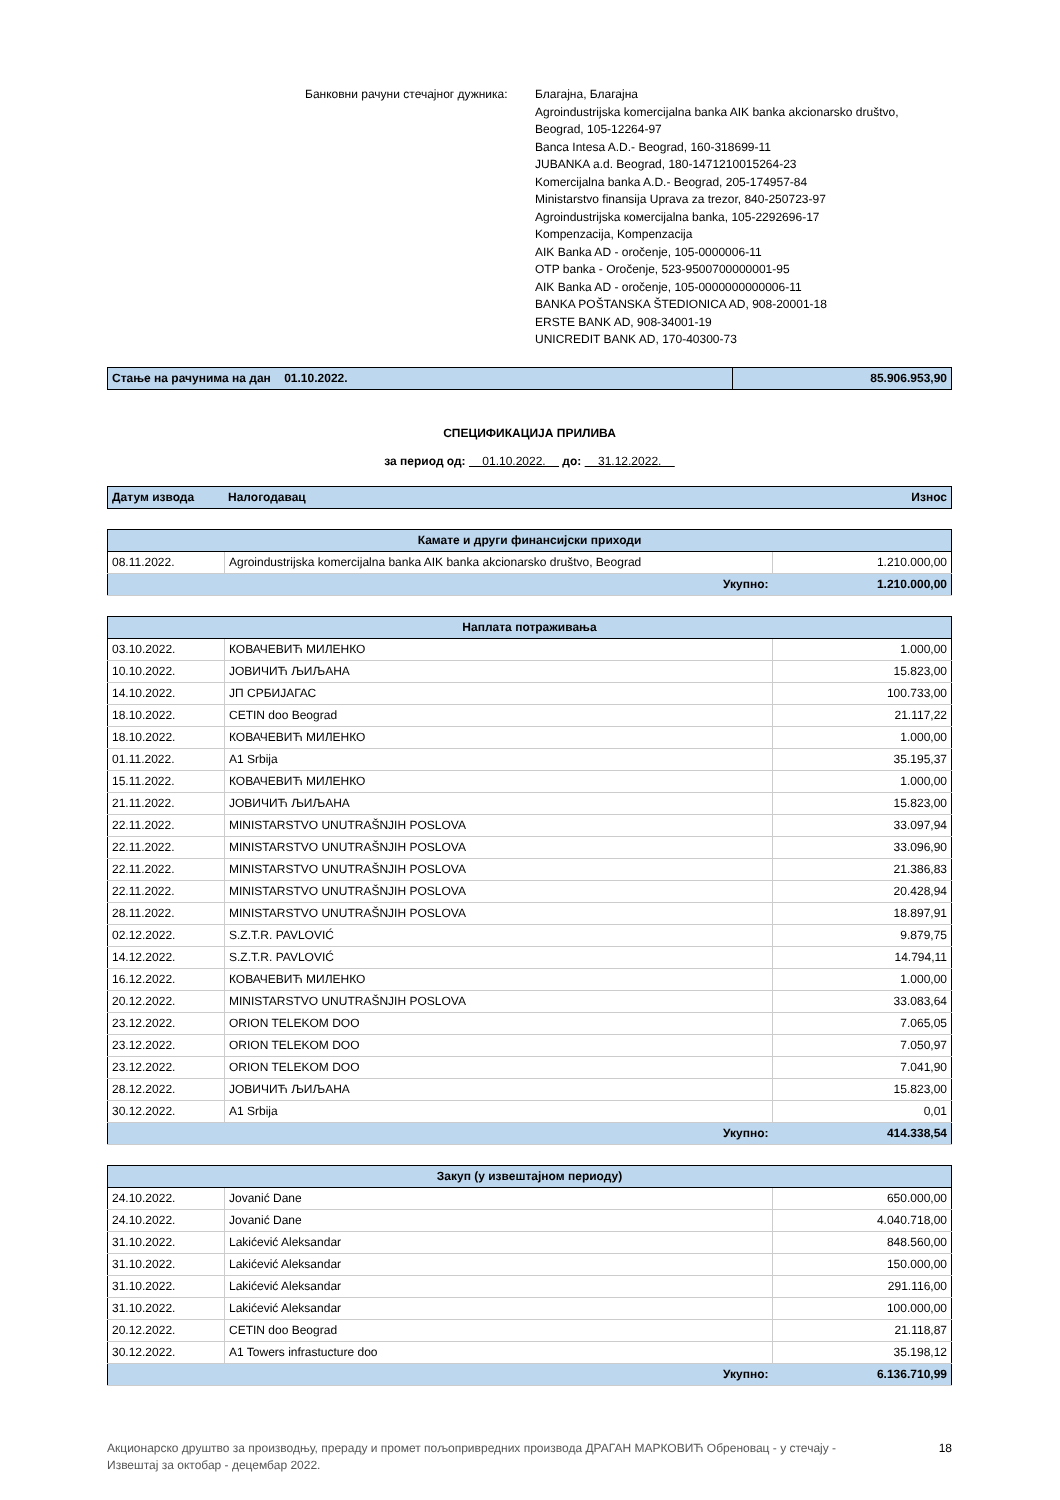Банковни рачуни стечајног дужника:
Благајна, Благајна
Agroindustrijska komercijalna banka AIK banka akcionarsko društvo,
Beograd, 105-12264-97
Banca Intesa A.D.- Beograd, 160-318699-11
JUBANKA a.d. Beograd, 180-1471210015264-23
Komercijalna banka A.D.- Beograd, 205-174957-84
Ministarstvo finansija Uprava za trezor, 840-250723-97
Agroindustrijska комercijalna banka, 105-2292696-17
Kompenzacija, Kompenzacija
AIK Banka AD - oročenje, 105-0000006-11
OTP banka - Oročenje, 523-9500700000001-95
AIK Banka AD - oročenje, 105-0000000000006-11
BANKA POŠTANSKA ŠTEDIONICA AD, 908-20001-18
ERSTE BANK AD, 908-34001-19
UNICREDIT BANK AD, 170-40300-73
| Стање на рачунима на дан 01.10.2022. | 85.906.953,90 |
СПЕЦИФИКАЦИЈА ПРИЛИВА
за период од: 01.10.2022. до: 31.12.2022.
| Датум извода | Налогодавац | Износ |
| Камате и други финансијски приходи | | |
| 08.11.2022. | Agroindustrijska komercijalna banka AIK banka akcionarsko društvo, Beograd | 1.210.000,00 |
| | Укупно: | 1.210.000,00 |
| Наплата потраживања | | |
| 03.10.2022. | КОВАЧЕВИЋ МИЛЕНКО | 1.000,00 |
| 10.10.2022. | ЈОВИЧИЋ ЉИЉАНА | 15.823,00 |
| 14.10.2022. | ЈП СРБИЈАГАС | 100.733,00 |
| 18.10.2022. | CETIN doo Beograd | 21.117,22 |
| 18.10.2022. | КОВАЧЕВИЋ МИЛЕНКО | 1.000,00 |
| 01.11.2022. | A1 Srbija | 35.195,37 |
| 15.11.2022. | КОВАЧЕВИЋ МИЛЕНКО | 1.000,00 |
| 21.11.2022. | ЈОВИЧИЋ ЉИЉАНА | 15.823,00 |
| 22.11.2022. | MINISTARSTVO UNUTRAŠNJIH POSLOVA | 33.097,94 |
| 22.11.2022. | MINISTARSTVO UNUTRAŠNJIH POSLOVA | 33.096,90 |
| 22.11.2022. | MINISTARSTVO UNUTRAŠNJIH POSLOVA | 21.386,83 |
| 22.11.2022. | MINISTARSTVO UNUTRAŠNJIH POSLOVA | 20.428,94 |
| 28.11.2022. | MINISTARSTVO UNUTRAŠNJIH POSLOVA | 18.897,91 |
| 02.12.2022. | S.Z.T.R. PAVLOVIĆ | 9.879,75 |
| 14.12.2022. | S.Z.T.R. PAVLOVIĆ | 14.794,11 |
| 16.12.2022. | КОВАЧЕВИЋ МИЛЕНКО | 1.000,00 |
| 20.12.2022. | MINISTARSTVO UNUTRAŠNJIH POSLOVA | 33.083,64 |
| 23.12.2022. | ORION TELEKOM DOO | 7.065,05 |
| 23.12.2022. | ORION TELEKOM DOO | 7.050,97 |
| 23.12.2022. | ORION TELEKOM DOO | 7.041,90 |
| 28.12.2022. | ЈОВИЧИЋ ЉИЉАНА | 15.823,00 |
| 30.12.2022. | A1 Srbija | 0,01 |
| | Укупно: | 414.338,54 |
| Закуп (у извештајном периоду) | | |
| 24.10.2022. | Jovanić Dane | 650.000,00 |
| 24.10.2022. | Jovanić Dane | 4.040.718,00 |
| 31.10.2022. | Lakićević Aleksandar | 848.560,00 |
| 31.10.2022. | Lakićević Aleksandar | 150.000,00 |
| 31.10.2022. | Lakićević Aleksandar | 291.116,00 |
| 31.10.2022. | Lakićević Aleksandar | 100.000,00 |
| 20.12.2022. | CETIN doo Beograd | 21.118,87 |
| 30.12.2022. | A1 Towers infrastucture doo | 35.198,12 |
| | Укупно: | 6.136.710,99 |
Акционарско друштво за производњу, прераду и промет пољопривредних производа ДРАГАН МАРКОВИЋ Обреновац - у стечају -
Извештај за октобар - децембар 2022.
18